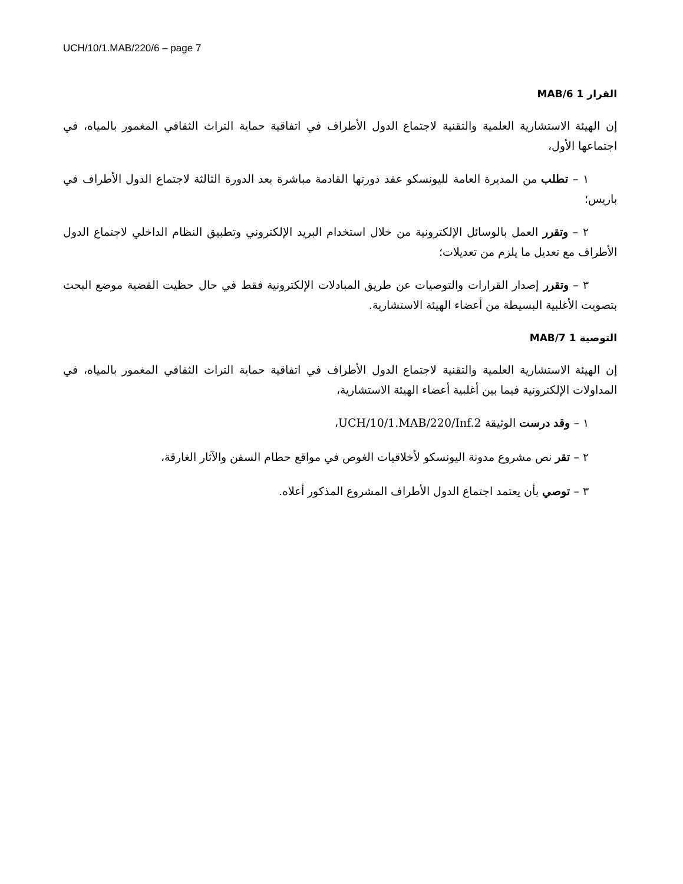UCH/10/1.MAB/220/6 – page 7
القرار 1 MAB/6
إن الهيئة الاستشارية العلمية والتقنية لاجتماع الدول الأطراف في اتفاقية حماية التراث الثقافي المغمور بالمياه، في اجتماعها الأول،
١ – تطلب من المديرة العامة لليونسكو عقد دورتها القادمة مباشرة بعد الدورة الثالثة لاجتماع الدول الأطراف في باريس؛
٢ – وتقرر العمل بالوسائل الإلكترونية من خلال استخدام البريد الإلكتروني وتطبيق النظام الداخلي لاجتماع الدول الأطراف مع تعديل ما يلزم من تعديلات؛
٣ – وتقرر إصدار القرارات والتوصيات عن طريق المبادلات الإلكترونية فقط في حال حظيت القضية موضع البحث بتصويت الأغلبية البسيطة من أعضاء الهيئة الاستشارية.
التوصية 1 MAB/7
إن الهيئة الاستشارية العلمية والتقنية لاجتماع الدول الأطراف في اتفاقية حماية التراث الثقافي المغمور بالمياه، في المداولات الإلكترونية فيما بين أغلبية أعضاء الهيئة الاستشارية،
١ – وقد درست الوثيقة UCH/10/1.MAB/220/Inf.2،
٢ – تقر نص مشروع مدونة اليونسكو لأخلاقيات الغوص في مواقع حطام السفن والآثار الغارقة،
٣ – توصي بأن يعتمد اجتماع الدول الأطراف المشروع المذكور أعلاه.